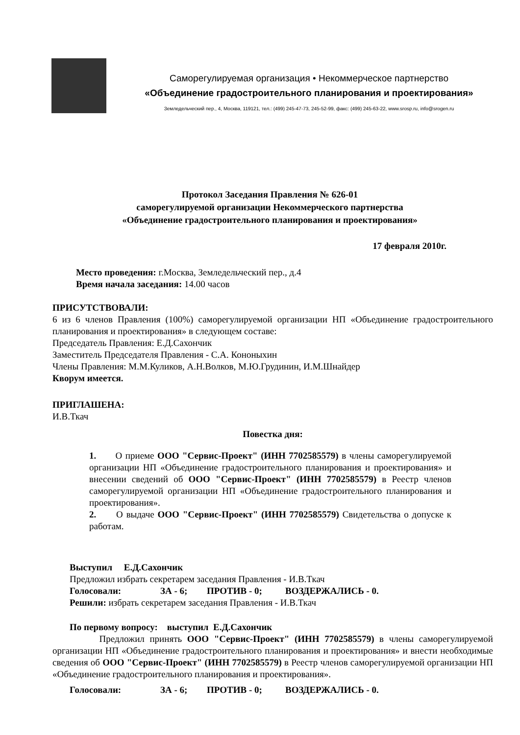Саморегулируемая организация • Некоммерческое партнерство
«Объединение градостроительного планирования и проектирования»
Земледельческий пер., 4, Москва, 119121, тел.: (499) 245-47-73, 245-52-99, факс: (499) 245-63-22, www.srosp.ru, info@srogen.ru
Протокол Заседания Правления № 626-01
саморегулируемой организации Некоммерческого партнерства
«Объединение градостроительного планирования и проектирования»
17 февраля 2010г.
Место проведения: г.Москва, Земледельческий пер., д.4
Время начала заседания: 14.00 часов
ПРИСУТСТВОВАЛИ:
6 из 6 членов Правления (100%) саморегулируемой организации НП «Объединение градостроительного планирования и проектирования» в следующем составе:
Председатель Правления: Е.Д.Сахончик
Заместитель Председателя Правления - С.А. Кононыхин
Члены Правления: М.М.Куликов, А.Н.Волков, М.Ю.Грудинин, И.М.Шнайдер
Кворум имеется.
ПРИГЛАШЕНА:
И.В.Ткач
Повестка дня:
1. О приеме ООО "Сервис-Проект" (ИНН 7702585579) в члены саморегулируемой организации НП «Объединение градостроительного планирования и проектирования» и внесении сведений об ООО "Сервис-Проект" (ИНН 7702585579) в Реестр членов саморегулируемой организации НП «Объединение градостроительного планирования и проектирования».
2. О выдаче ООО "Сервис-Проект" (ИНН 7702585579) Свидетельства о допуске к работам.
Выступил Е.Д.Сахончик
Предложил избрать секретарем заседания Правления - И.В.Ткач
Голосовали: ЗА - 6; ПРОТИВ - 0; ВОЗДЕРЖАЛИСЬ - 0.
Решили: избрать секретарем заседания Правления - И.В.Ткач
По первому вопросу: выступил Е.Д.Сахончик
Предложил принять ООО "Сервис-Проект" (ИНН 7702585579) в члены саморегулируемой организации НП «Объединение градостроительного планирования и проектирования» и внести необходимые сведения об ООО "Сервис-Проект" (ИНН 7702585579) в Реестр членов саморегулируемой организации НП «Объединение градостроительного планирования и проектирования».
Голосовали: ЗА - 6; ПРОТИВ - 0; ВОЗДЕРЖАЛИСЬ - 0.